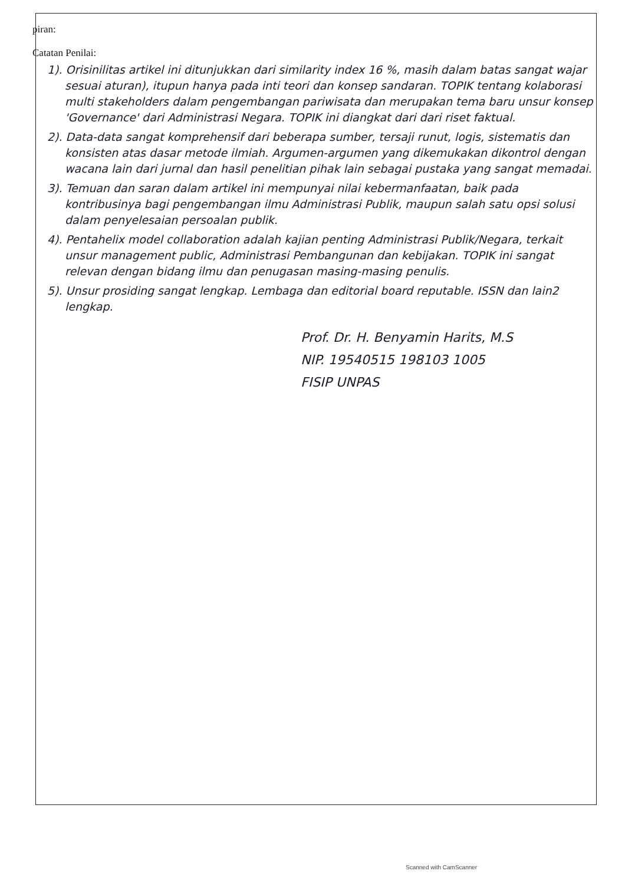piran:
Catatan Penilai:
1). Orisinilitas artikel ini ditunjukkan dari similarity index 16 %, masih dalam batas sangat wajar sesuai aturan), itupun hanya pada inti teori dan konsep sandaran. TOPIK tentang kolaborasi multi stakeholders dalam pengembangan pariwisata dan merupakan tema baru unsur konsep 'Governance' dari Administrasi Negara. TOPIK ini diangkat dari dari riset faktual.
2). Data-data sangat komprehensif dari beberapa sumber, tersaji runut, logis, sistematis dan konsisten atas dasar metode ilmiah. Argumen-argumen yang dikemukakan dikontrol dengan wacana lain dari jurnal dan hasil penelitian pihak lain sebagai pustaka yang sangat memadai.
3). Temuan dan saran dalam artikel ini mempunyai nilai kebermanfaatan, baik pada kontribusinya bagi pengembangan ilmu Administrasi Publik, maupun salah satu opsi solusi dalam penyelesaian persoalan publik.
4). Pentahelix model collaboration adalah kajian penting Administrasi Publik/Negara, terkait unsur management public, Administrasi Pembangunan dan kebijakan. TOPIK ini sangat relevan dengan bidang ilmu dan penugasan masing-masing penulis.
5). Unsur prosiding sangat lengkap. Lembaga dan editorial board reputable. ISSN dan lain2 lengkap.
Prof. Dr. H. Benyamin Harits, M.S
NIP. 19540515 198103 1005
FISIP UNPAS
Scanned with CamScanner